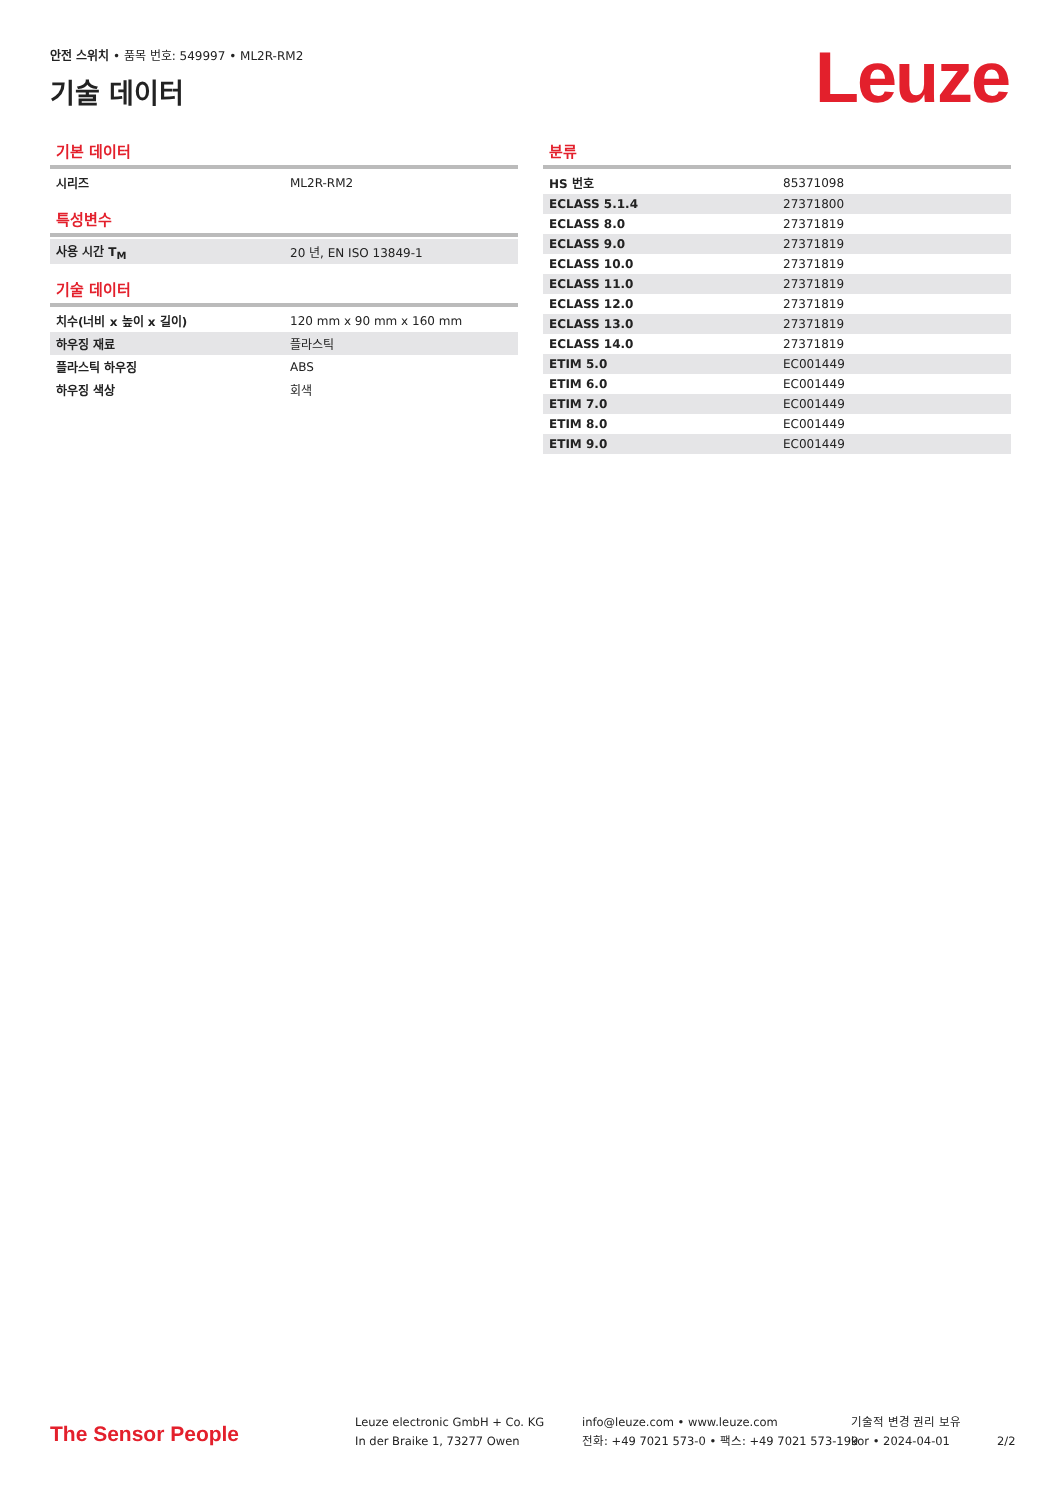안전 스위치 • 품목 번호: 549997 • ML2R-RM2
기술 데이터 Leuze
기본 데이터
| 시리즈 | ML2R-RM2 |
특성변수
| 사용 시간 T<sub>M</sub> | 20 년, EN ISO 13849-1 |
기술 데이터
| 치수(너비 x 높이 x 길이) | 120 mm x 90 mm x 160 mm |
| 하우징 재료 | 플라스틱 |
| 플라스틱 하우징 | ABS |
| 하우징 색상 | 회색 |
분류
| HS 번호 | 85371098 |
| ECLASS 5.1.4 | 27371800 |
| ECLASS 8.0 | 27371819 |
| ECLASS 9.0 | 27371819 |
| ECLASS 10.0 | 27371819 |
| ECLASS 11.0 | 27371819 |
| ECLASS 12.0 | 27371819 |
| ECLASS 13.0 | 27371819 |
| ECLASS 14.0 | 27371819 |
| ETIM 5.0 | EC001449 |
| ETIM 6.0 | EC001449 |
| ETIM 7.0 | EC001449 |
| ETIM 8.0 | EC001449 |
| ETIM 9.0 | EC001449 |
The Sensor People
Leuze electronic GmbH + Co. KG
In der Braike 1, 73277 Owen
info@leuze.com • www.leuze.com
전화: +49 7021 573-0 • 팩스: +49 7021 573-199
기술적 변경 권리 보유
kor • 2024-04-01
2/2